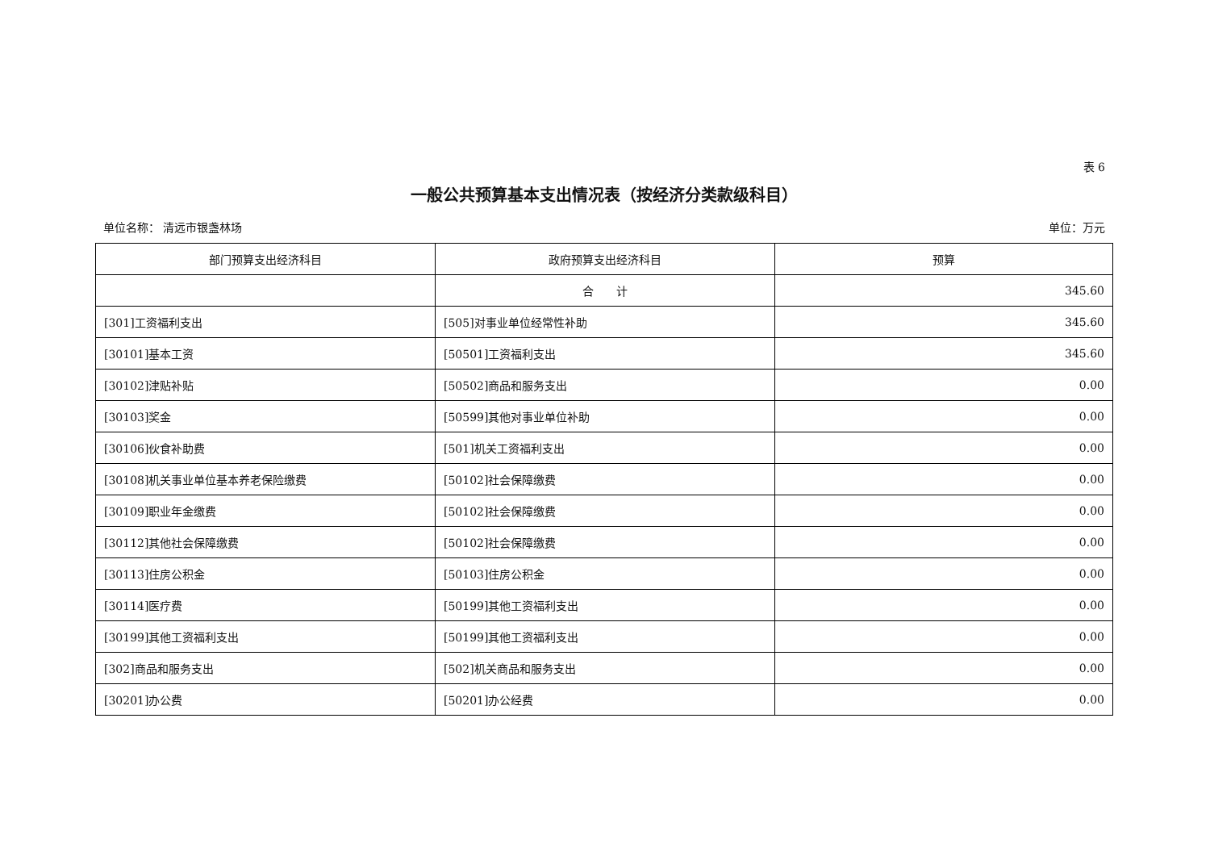表 6
一般公共预算基本支出情况表（按经济分类款级科目）
单位名称： 清远市银盏林场 单位：万元
| 部门预算支出经济科目 | 政府预算支出经济科目 | 预算 |
| --- | --- | --- |
| | 合 计 | 345.60 |
| [301]工资福利支出 | [505]对事业单位经常性补助 | 345.60 |
| [30101]基本工资 | [50501]工资福利支出 | 345.60 |
| [30102]津贴补贴 | [50502]商品和服务支出 | 0.00 |
| [30103]奖金 | [50599]其他对事业单位补助 | 0.00 |
| [30106]伙食补助费 | [501]机关工资福利支出 | 0.00 |
| [30108]机关事业单位基本养老保险缴费 | [50102]社会保障缴费 | 0.00 |
| [30109]职业年金缴费 | [50102]社会保障缴费 | 0.00 |
| [30112]其他社会保障缴费 | [50102]社会保障缴费 | 0.00 |
| [30113]住房公积金 | [50103]住房公积金 | 0.00 |
| [30114]医疗费 | [50199]其他工资福利支出 | 0.00 |
| [30199]其他工资福利支出 | [50199]其他工资福利支出 | 0.00 |
| [302]商品和服务支出 | [502]机关商品和服务支出 | 0.00 |
| [30201]办公费 | [50201]办公经费 | 0.00 |